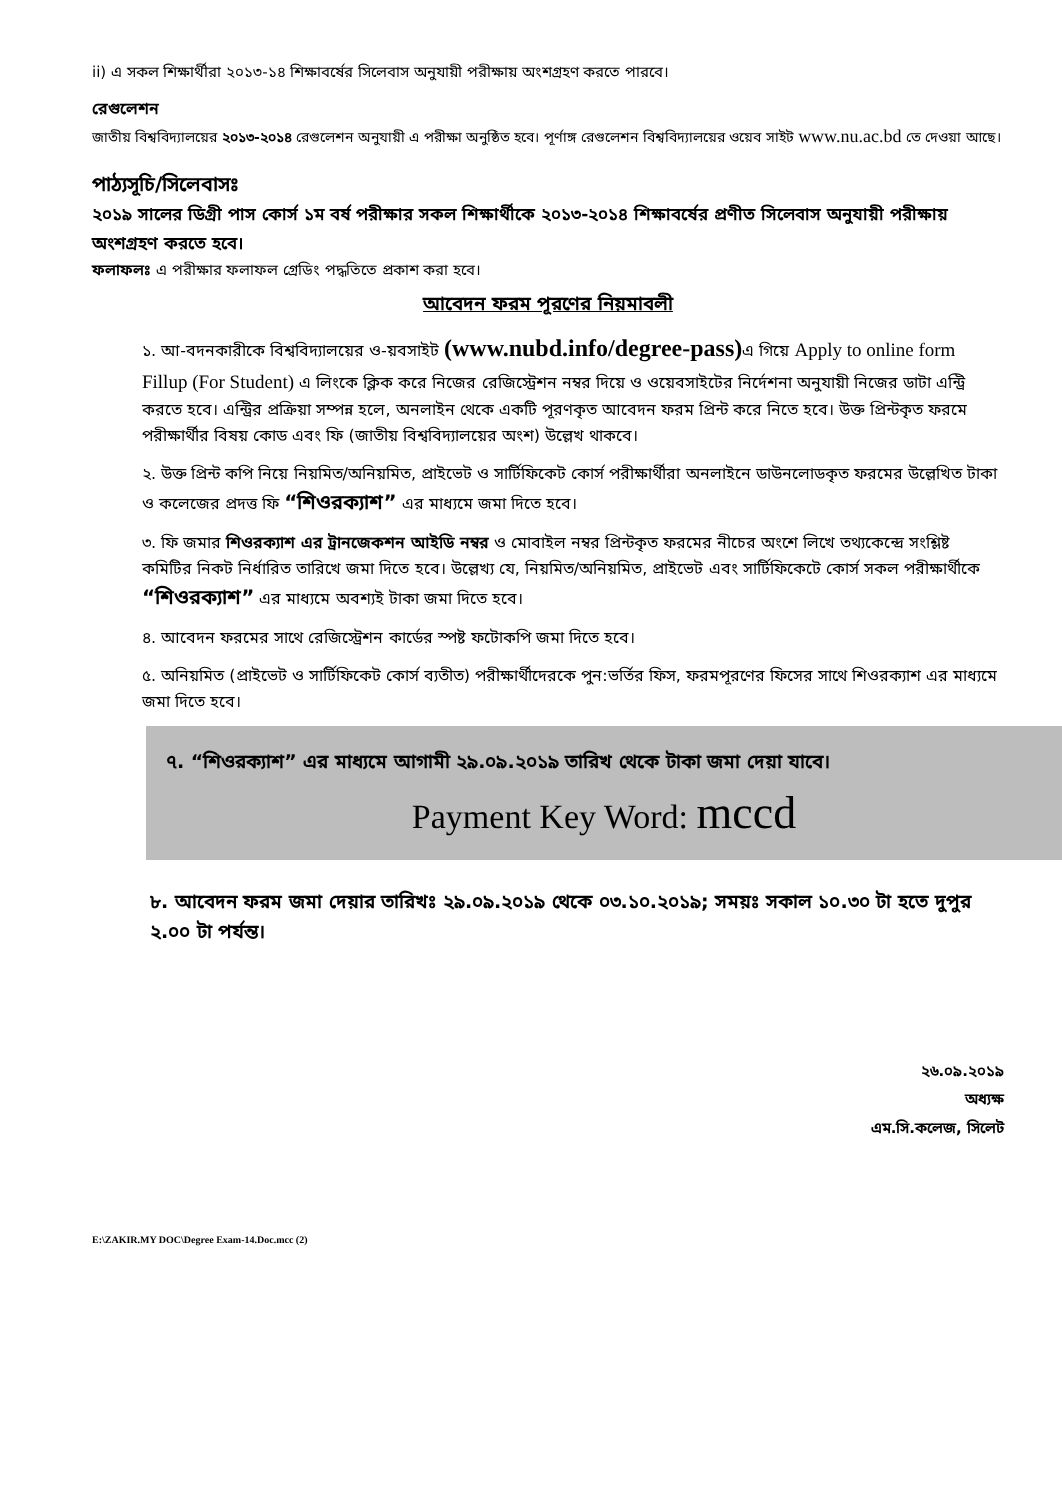ii) এ সকল শিক্ষার্থীরা ২০১৩-১৪ শিক্ষাবর্ষের সিলেবাস অনুযায়ী পরীক্ষায় অংশগ্রহণ করতে পারবে।
রেগুলেশন
জাতীয় বিশ্ববিদ্যালয়ের ২০১৩-২০১৪ রেগুলেশন অনুযায়ী এ পরীক্ষা অনুষ্ঠিত হবে। পূর্ণাঙ্গ রেগুলেশন বিশ্ববিদ্যালয়ের ওয়েব সাইট www.nu.ac.bd তে দেওয়া আছে।
পাঠ্যসূচি/সিলেবাসঃ
২০১৯ সালের ডিগ্রী পাস কোর্স ১ম বর্ষ পরীক্ষার সকল শিক্ষার্থীকে ২০১৩-২০১৪ শিক্ষাবর্ষের প্রণীত সিলেবাস অনুযায়ী পরীক্ষায় অংশগ্রহণ করতে হবে।
ফলাফলঃ এ পরীক্ষার ফলাফল গ্রেডিং পদ্ধতিতে প্রকাশ করা হবে।
আবেদন ফরম পূরণের নিয়মাবলী
১. আ-বদনকারীকে বিশ্ববিদ্যালয়ের ও-য়বসাইট (www.nubd.info/degree-pass) এ গিয়ে Apply to online form Fillup (For Student) এ লিংকে ক্লিক করে নিজের রেজিস্ট্রেশন নম্বর দিয়ে ও ওয়েবসাইটের নির্দেশনা অনুযায়ী নিজের ডাটা এন্ট্রি করতে হবে। এন্ট্রির প্রক্রিয়া সম্পন্ন হলে, অনলাইন থেকে একটি পূরণকৃত আবেদন ফরম প্রিন্ট করে নিতে হবে। উক্ত প্রিন্টকৃত ফরমে পরীক্ষার্থীর বিষয় কোড এবং ফি (জাতীয় বিশ্ববিদ্যালয়ের অংশ) উল্লেখ থাকবে।
২. উক্ত প্রিন্ট কপি নিয়ে নিয়মিত/অনিয়মিত, প্রাইভেট ও সার্টিফিকেট কোর্স পরীক্ষার্থীরা অনলাইনে ডাউনলোডকৃত ফরমের উল্লেখিত টাকা ও কলেজের প্রদত্ত ফি “শিওরক্যাশ” এর মাধ্যমে জমা দিতে হবে।
৩. ফি জমার শিওরক্যাশ এর ট্রানজেকশন আইডি নম্বর ও মোবাইল নম্বর প্রিন্টকৃত ফরমের নীচের অংশে লিখে তথ্যকেন্দ্রে সংশ্লিষ্ট কমিটির নিকট নির্ধারিত তারিখে জমা দিতে হবে। উল্লেখ্য যে, নিয়মিত/অনিয়মিত, প্রাইভেট এবং সার্টিফিকেটে কোর্স সকল পরীক্ষার্থীকে “শিওরক্যাশ” এর মাধ্যমে অবশ্যই টাকা জমা দিতে হবে।
৪. আবেদন ফরমের সাথে রেজিস্ট্রেশন কার্ডের স্পষ্ট ফটোকপি জমা দিতে হবে।
৫. অনিয়মিত (প্রাইভেট ও সার্টিফিকেট কোর্স ব্যতীত) পরীক্ষার্থীদেরকে পুন:ভর্তির ফিস, ফরমপূরণের ফিসের সাথে শিওরক্যাশ এর মাধ্যমে জমা দিতে হবে।
৭. “শিওরক্যাশ” এর মাধ্যমে আগামী ২৯.০৯.২০১৯ তারিখ থেকে টাকা জমা দেয়া যাবে।
Payment Key Word: mccd
৮. আবেদন ফরম জমা দেয়ার তারিখঃ ২৯.০৯.২০১৯ থেকে ০৩.১০.২০১৯; সময়ঃ সকাল ১০.৩০ টা হতে দুপুর ২.০০ টা পর্যন্ত।
২৬.০৯.২০১৯
অধ্যক্ষ
এম.সি.কলেজ, সিলেট
E:\ZAKIR.MY DOC\Degree Exam-14.Doc.mcc (2)